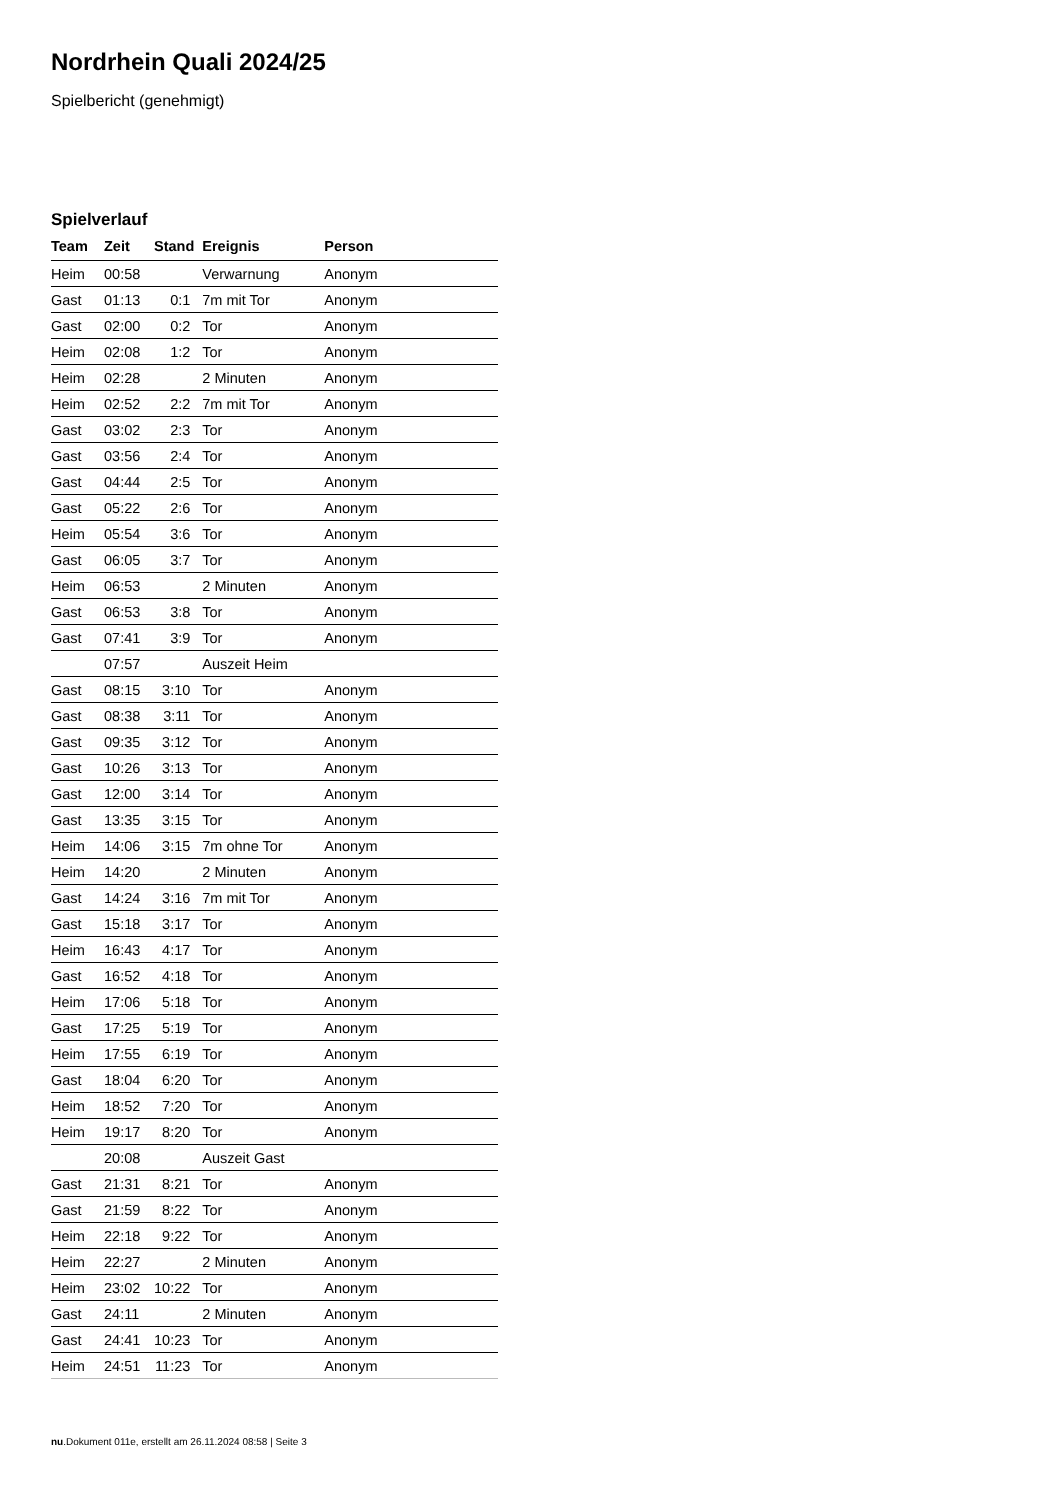Nordrhein Quali 2024/25
Spielbericht (genehmigt)
Spielverlauf
| Team | Zeit | Stand | Ereignis | Person |
| --- | --- | --- | --- | --- |
| Heim | 00:58 | | Verwarnung | Anonym |
| Gast | 01:13 | 0:1 | 7m mit Tor | Anonym |
| Gast | 02:00 | 0:2 | Tor | Anonym |
| Heim | 02:08 | 1:2 | Tor | Anonym |
| Heim | 02:28 | | 2 Minuten | Anonym |
| Heim | 02:52 | 2:2 | 7m mit Tor | Anonym |
| Gast | 03:02 | 2:3 | Tor | Anonym |
| Gast | 03:56 | 2:4 | Tor | Anonym |
| Gast | 04:44 | 2:5 | Tor | Anonym |
| Gast | 05:22 | 2:6 | Tor | Anonym |
| Heim | 05:54 | 3:6 | Tor | Anonym |
| Gast | 06:05 | 3:7 | Tor | Anonym |
| Heim | 06:53 | | 2 Minuten | Anonym |
| Gast | 06:53 | 3:8 | Tor | Anonym |
| Gast | 07:41 | 3:9 | Tor | Anonym |
| | 07:57 | | Auszeit Heim | |
| Gast | 08:15 | 3:10 | Tor | Anonym |
| Gast | 08:38 | 3:11 | Tor | Anonym |
| Gast | 09:35 | 3:12 | Tor | Anonym |
| Gast | 10:26 | 3:13 | Tor | Anonym |
| Gast | 12:00 | 3:14 | Tor | Anonym |
| Gast | 13:35 | 3:15 | Tor | Anonym |
| Heim | 14:06 | 3:15 | 7m ohne Tor | Anonym |
| Heim | 14:20 | | 2 Minuten | Anonym |
| Gast | 14:24 | 3:16 | 7m mit Tor | Anonym |
| Gast | 15:18 | 3:17 | Tor | Anonym |
| Heim | 16:43 | 4:17 | Tor | Anonym |
| Gast | 16:52 | 4:18 | Tor | Anonym |
| Heim | 17:06 | 5:18 | Tor | Anonym |
| Gast | 17:25 | 5:19 | Tor | Anonym |
| Heim | 17:55 | 6:19 | Tor | Anonym |
| Gast | 18:04 | 6:20 | Tor | Anonym |
| Heim | 18:52 | 7:20 | Tor | Anonym |
| Heim | 19:17 | 8:20 | Tor | Anonym |
| | 20:08 | | Auszeit Gast | |
| Gast | 21:31 | 8:21 | Tor | Anonym |
| Gast | 21:59 | 8:22 | Tor | Anonym |
| Heim | 22:18 | 9:22 | Tor | Anonym |
| Heim | 22:27 | | 2 Minuten | Anonym |
| Heim | 23:02 | 10:22 | Tor | Anonym |
| Gast | 24:11 | | 2 Minuten | Anonym |
| Gast | 24:41 | 10:23 | Tor | Anonym |
| Heim | 24:51 | 11:23 | Tor | Anonym |
nu.Dokument 011e, erstellt am 26.11.2024 08:58 | Seite 3